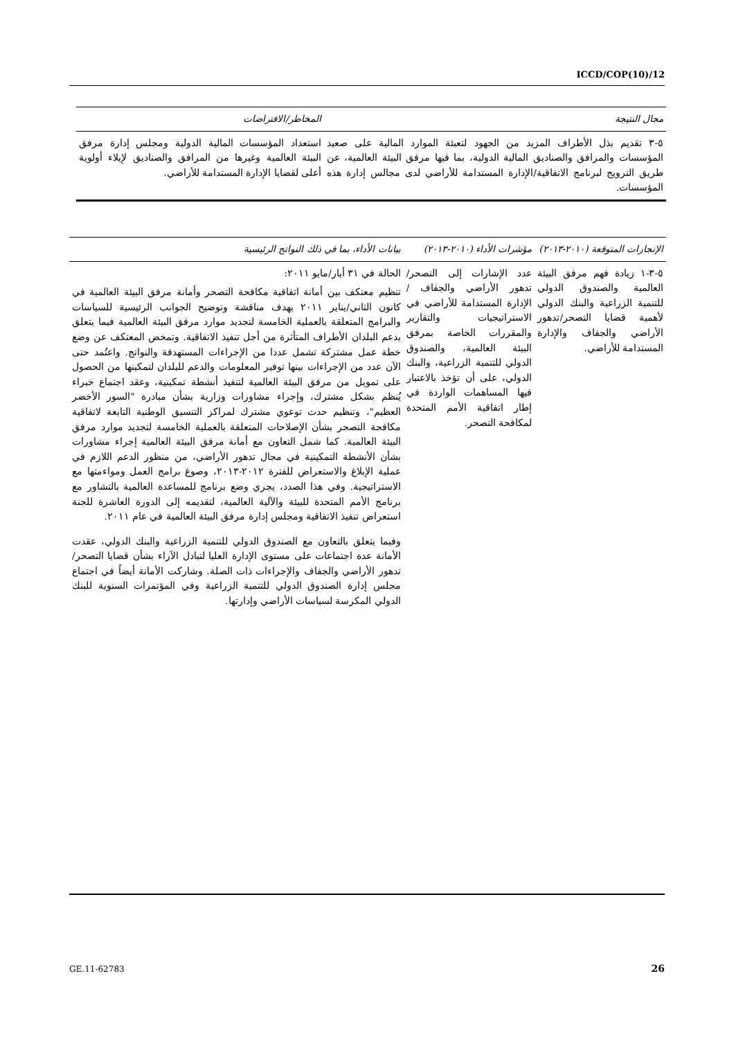ICCD/COP(10)/12
| مجال النتيجة | المخاطر/الافتراضات |
| --- | --- |
| ٥-٣ تقديم بذل الأطراف المزيد من الجهود لتعبئة الموارد المالية على صعيد المؤسسات والمرافق والصناديق المالية الدولية، بما فيها مرفق البيئة العالمية، عن طريق الترويج لبرنامج الاتفاقية/الإدارة المستدامة للأراضي لدى مجالس إدارة هذه المؤسسات. | استعداد المؤسسات المالية الدولية ومجلس إدارة مرفق البيئة العالمية وغيرها من المرافق والصناديق لإيلاء أولوية أعلى لقضايا الإدارة المستدامة للأراضي. |
| الإنجازات المتوقعة (٢٠١٠-٢٠١٣) | مؤشرات الأداء (٢٠١٠-٢٠١٣) | بيانات الأداء، بما في ذلك النواتج الرئيسية |
| --- | --- | --- |
| ٥-٣-١ زيادة فهم مرفق البيئة العالمية والصندوق الدولي للتنمية الزراعية والبنك الدولي لأهمية قضايا التصحر/تدهور الأراضي والجفاف والإدارة المستدامة للأراضي. | عدد الإشارات إلى التصحر/تدهور الأراضي والجفاف /الإدارة المستدامة للأراضي في الاستراتيجيات والتقارير والمقررات الخاصة بمرفق البيئة العالمية، والصندوق الدولي للتنمية الزراعية، والبنك الدولي، على أن تؤخذ بالاعتبار فيها المساهمات الواردة في إطار اتفاقية الأمم المتحدة لمكافحة التصحر. | الحالة في ٣١ أيار/مايو ٢٠١١: تنظيم معتكف بين أمانة اتفاقية مكافحة التصحر وأمانة مرفق البيئة العالمية في كانون الثاني/يناير ٢٠١١ بهدف مناقشة وتوضيح الجوانب الرئيسية للسياسات والبرامج المتعلقة بالعملية الخامسة لتجديد موارد مرفق البيئة العالمية فيما يتعلق بدعم البلدان الأطراف المتأثرة من أجل تنفيذ الاتفاقية. وتمخض المعتكف عن وضع خطة عمل مشتركة تشمل عددا من الإجراءات المستهدفة والنواتج. واعتُمد حتى الآن عدد من الإجراءات بينها توفير المعلومات والدعم للبلدان لتمكينها من الحصول على تمويل من مرفق البيئة العالمية لتنفيذ أنشطة تمكينية، وعقد اجتماع خبراء يُنظم بشكل مشترك، وإجراء مشاورات وزارية بشأن مبادرة "السور الأخضر العظيم"، وتنظيم حدث توعوي مشترك لمراكز التنسيق الوطنية التابعة لاتفاقية مكافحة التصحر بشأن الإصلاحات المتعلقة بالعملية الخامسة لتجديد موارد مرفق البيئة العالمية. كما شمل التعاون مع أمانة مرفق البيئة العالمية إجراء مشاورات بشأن الأنشطة التمكينية في مجال تدهور الأراضي، من منظور الدعم اللازم في عملية الإبلاغ والاستعراض للفترة ٢٠١٢-٢٠١٣، وصوغ برامج العمل ومواءمتها مع الاستراتيجية. وفي هذا الصدد، يجري وضع برنامج للمساعدة العالمية بالتشاور مع برنامج الأمم المتحدة للبيئة والآلية العالمية، لتقديمه إلى الدورة العاشرة للجنة استعراض تنفيذ الاتفاقية ومجلس إدارة مرفق البيئة العالمية في عام ٢٠١١. وفيما يتعلق بالتعاون مع الصندوق الدولي للتنمية الزراعية والبنك الدولي، عقدت الأمانة عدة اجتماعات على مستوى الإدارة العليا لتبادل الآراء بشأن قضايا التصحر/تدهور الأراضي والجفاف والإجراءات ذات الصلة. وشاركت الأمانة أيضاً في اجتماع مجلس إدارة الصندوق الدولي للتنمية الزراعية وفي المؤتمرات السنوية للبنك الدولي المكرسة لسياسات الأراضي وإدارتها. |
GE.11-62783 26